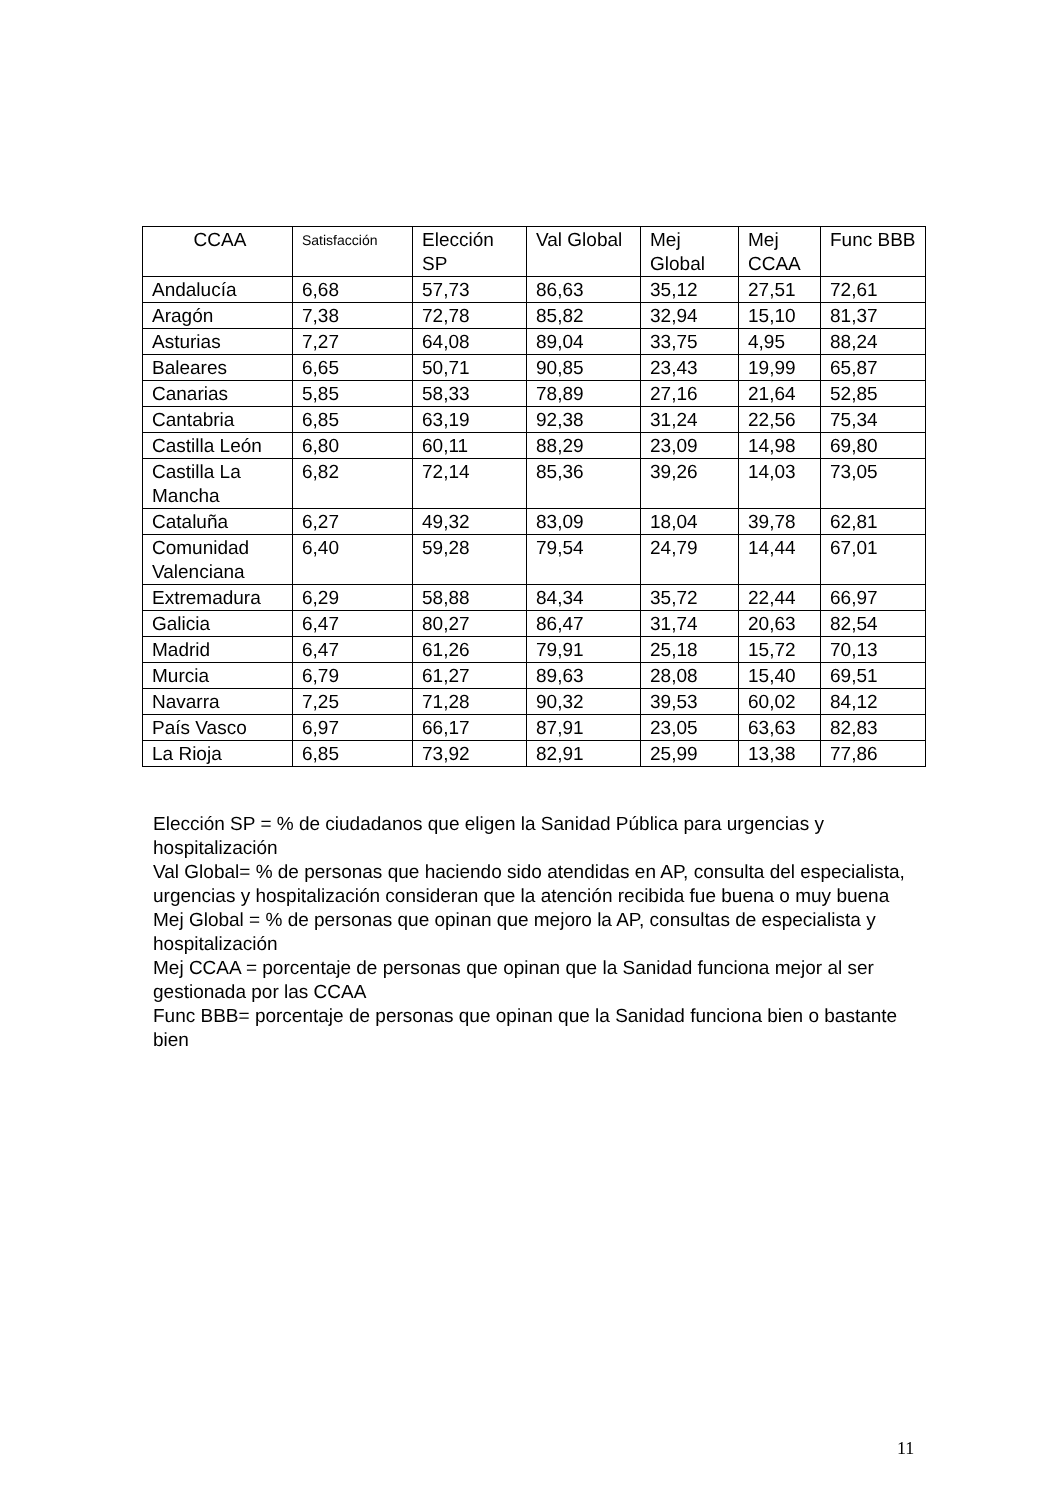| CCAA | Satisfacción | Elección SP | Val Global | Mej Global | Mej CCAA | Func BBB |
| --- | --- | --- | --- | --- | --- | --- |
| Andalucía | 6,68 | 57,73 | 86,63 | 35,12 | 27,51 | 72,61 |
| Aragón | 7,38 | 72,78 | 85,82 | 32,94 | 15,10 | 81,37 |
| Asturias | 7,27 | 64,08 | 89,04 | 33,75 | 4,95 | 88,24 |
| Baleares | 6,65 | 50,71 | 90,85 | 23,43 | 19,99 | 65,87 |
| Canarias | 5,85 | 58,33 | 78,89 | 27,16 | 21,64 | 52,85 |
| Cantabria | 6,85 | 63,19 | 92,38 | 31,24 | 22,56 | 75,34 |
| Castilla León | 6,80 | 60,11 | 88,29 | 23,09 | 14,98 | 69,80 |
| Castilla La Mancha | 6,82 | 72,14 | 85,36 | 39,26 | 14,03 | 73,05 |
| Cataluña | 6,27 | 49,32 | 83,09 | 18,04 | 39,78 | 62,81 |
| Comunidad Valenciana | 6,40 | 59,28 | 79,54 | 24,79 | 14,44 | 67,01 |
| Extremadura | 6,29 | 58,88 | 84,34 | 35,72 | 22,44 | 66,97 |
| Galicia | 6,47 | 80,27 | 86,47 | 31,74 | 20,63 | 82,54 |
| Madrid | 6,47 | 61,26 | 79,91 | 25,18 | 15,72 | 70,13 |
| Murcia | 6,79 | 61,27 | 89,63 | 28,08 | 15,40 | 69,51 |
| Navarra | 7,25 | 71,28 | 90,32 | 39,53 | 60,02 | 84,12 |
| País Vasco | 6,97 | 66,17 | 87,91 | 23,05 | 63,63 | 82,83 |
| La Rioja | 6,85 | 73,92 | 82,91 | 25,99 | 13,38 | 77,86 |
Elección SP = % de ciudadanos que eligen la Sanidad Pública para urgencias y hospitalización
Val Global= % de personas que haciendo sido atendidas en AP, consulta del especialista, urgencias y hospitalización consideran que la atención recibida fue buena o muy buena
Mej Global = % de personas que opinan que mejoro la AP, consultas de especialista y hospitalización
Mej CCAA = porcentaje de personas que opinan que la Sanidad funciona mejor al ser gestionada por las CCAA
Func BBB= porcentaje de personas que opinan que la Sanidad funciona bien o bastante bien
11